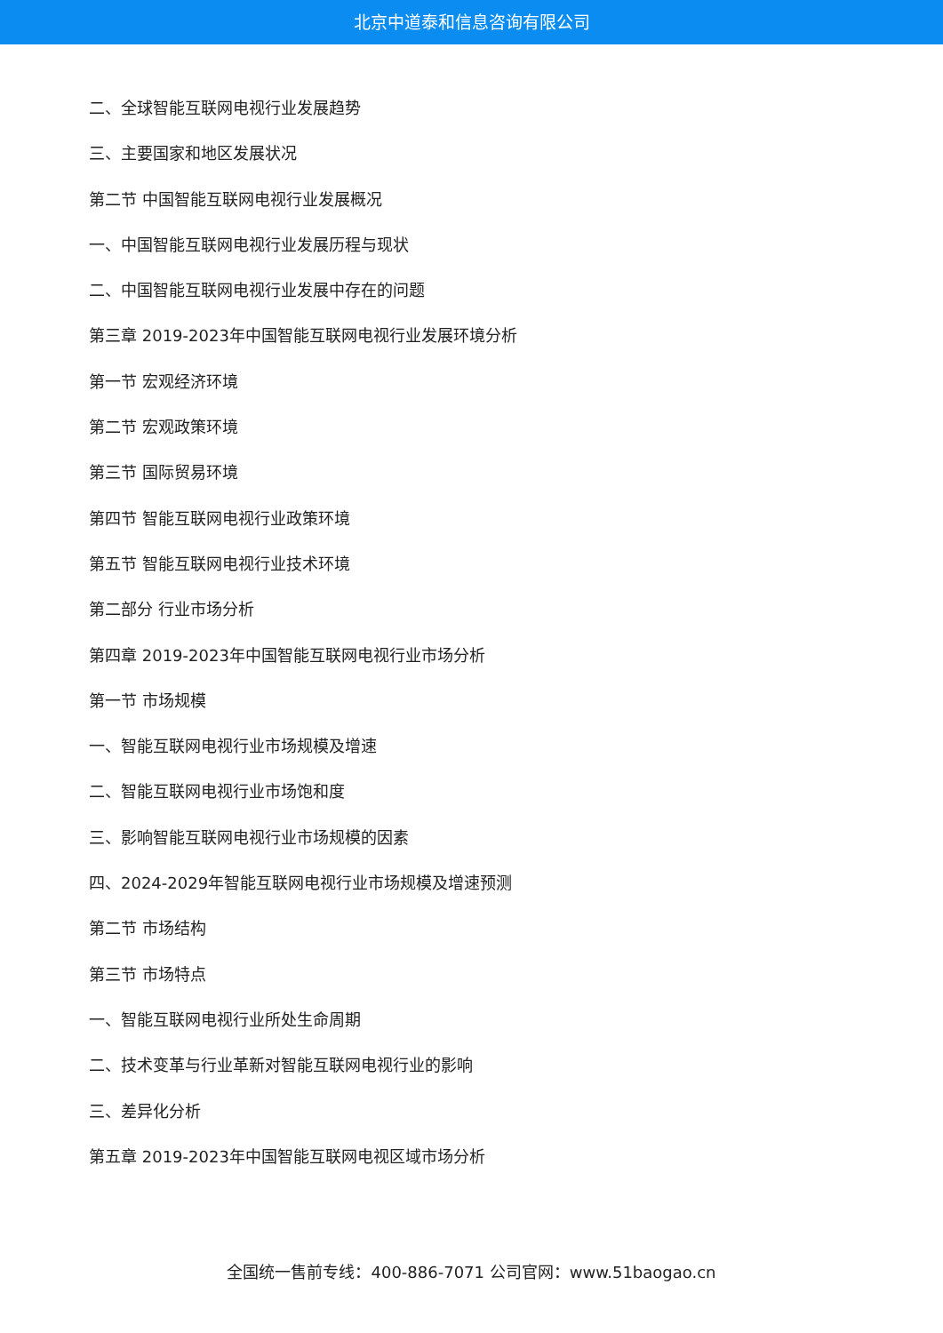北京中道泰和信息咨询有限公司
二、全球智能互联网电视行业发展趋势
三、主要国家和地区发展状况
第二节 中国智能互联网电视行业发展概况
一、中国智能互联网电视行业发展历程与现状
二、中国智能互联网电视行业发展中存在的问题
第三章 2019-2023年中国智能互联网电视行业发展环境分析
第一节 宏观经济环境
第二节 宏观政策环境
第三节 国际贸易环境
第四节 智能互联网电视行业政策环境
第五节 智能互联网电视行业技术环境
第二部分 行业市场分析
第四章 2019-2023年中国智能互联网电视行业市场分析
第一节 市场规模
一、智能互联网电视行业市场规模及增速
二、智能互联网电视行业市场饱和度
三、影响智能互联网电视行业市场规模的因素
四、2024-2029年智能互联网电视行业市场规模及增速预测
第二节 市场结构
第三节 市场特点
一、智能互联网电视行业所处生命周期
二、技术变革与行业革新对智能互联网电视行业的影响
三、差异化分析
第五章 2019-2023年中国智能互联网电视区域市场分析
全国统一售前专线：400-886-7071 公司官网：www.51baogao.cn